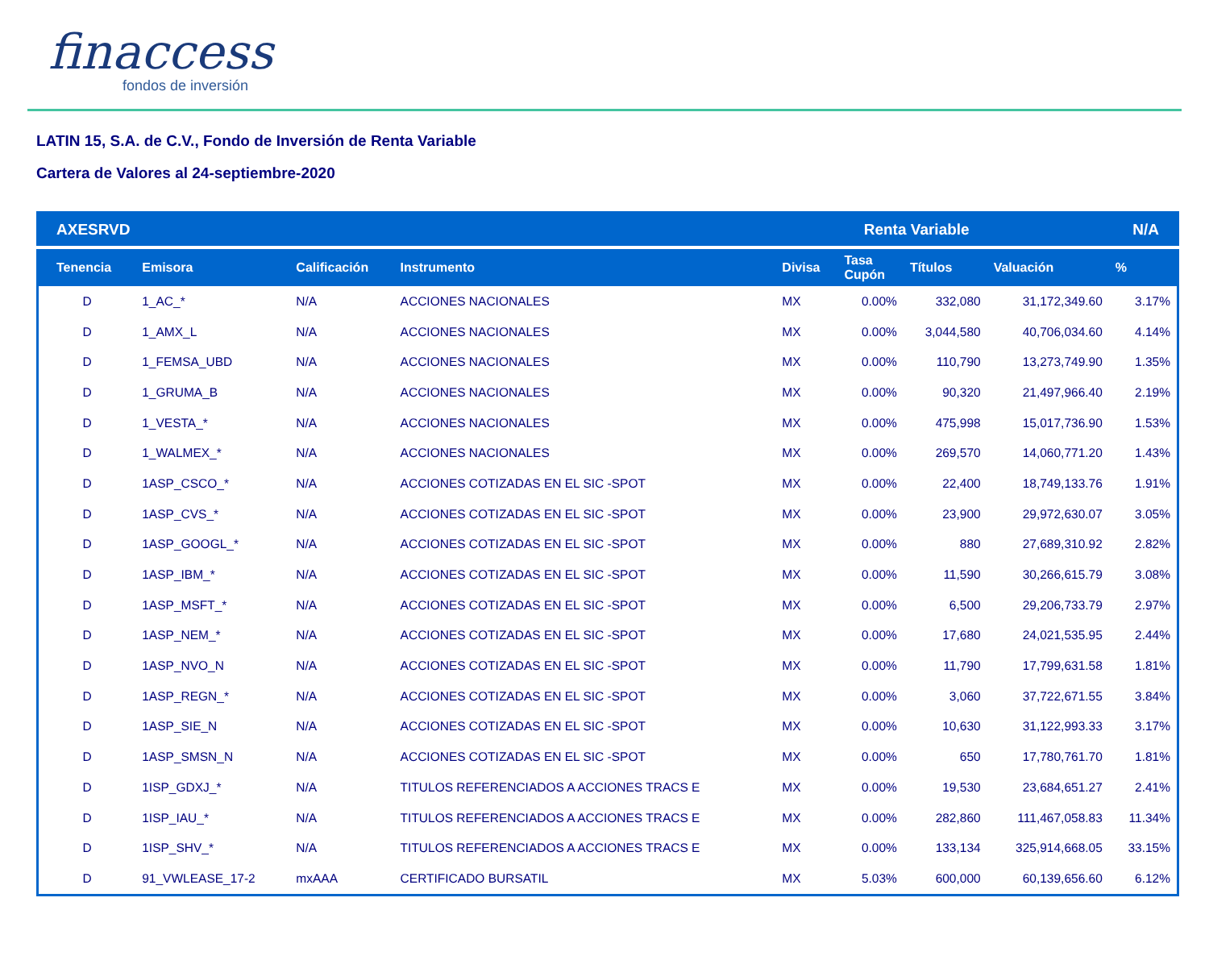finaccess
fondos de inversión
LATIN 15, S.A. de C.V., Fondo de Inversión de Renta Variable
Cartera de Valores al 24-septiembre-2020
| AXESRVD | | | Renta Variable | | | | N/A | |
| Tenencia | Emisora | Calificación | Instrumento | Divisa | Tasa Cupón | Títulos | Valuación | % |
| D | 1_AC_* | N/A | ACCIONES NACIONALES | MX | 0.00% | 332,080 | 31,172,349.60 | 3.17% |
| D | 1_AMX_L | N/A | ACCIONES NACIONALES | MX | 0.00% | 3,044,580 | 40,706,034.60 | 4.14% |
| D | 1_FEMSA_UBD | N/A | ACCIONES NACIONALES | MX | 0.00% | 110,790 | 13,273,749.90 | 1.35% |
| D | 1_GRUMA_B | N/A | ACCIONES NACIONALES | MX | 0.00% | 90,320 | 21,497,966.40 | 2.19% |
| D | 1_VESTA_* | N/A | ACCIONES NACIONALES | MX | 0.00% | 475,998 | 15,017,736.90 | 1.53% |
| D | 1_WALMEX_* | N/A | ACCIONES NACIONALES | MX | 0.00% | 269,570 | 14,060,771.20 | 1.43% |
| D | 1ASP_CSCO_* | N/A | ACCIONES COTIZADAS EN EL SIC -SPOT | MX | 0.00% | 22,400 | 18,749,133.76 | 1.91% |
| D | 1ASP_CVS_* | N/A | ACCIONES COTIZADAS EN EL SIC -SPOT | MX | 0.00% | 23,900 | 29,972,630.07 | 3.05% |
| D | 1ASP_GOOGL_* | N/A | ACCIONES COTIZADAS EN EL SIC -SPOT | MX | 0.00% | 880 | 27,689,310.92 | 2.82% |
| D | 1ASP_IBM_* | N/A | ACCIONES COTIZADAS EN EL SIC -SPOT | MX | 0.00% | 11,590 | 30,266,615.79 | 3.08% |
| D | 1ASP_MSFT_* | N/A | ACCIONES COTIZADAS EN EL SIC -SPOT | MX | 0.00% | 6,500 | 29,206,733.79 | 2.97% |
| D | 1ASP_NEM_* | N/A | ACCIONES COTIZADAS EN EL SIC -SPOT | MX | 0.00% | 17,680 | 24,021,535.95 | 2.44% |
| D | 1ASP_NVO_N | N/A | ACCIONES COTIZADAS EN EL SIC -SPOT | MX | 0.00% | 11,790 | 17,799,631.58 | 1.81% |
| D | 1ASP_REGN_* | N/A | ACCIONES COTIZADAS EN EL SIC -SPOT | MX | 0.00% | 3,060 | 37,722,671.55 | 3.84% |
| D | 1ASP_SIE_N | N/A | ACCIONES COTIZADAS EN EL SIC -SPOT | MX | 0.00% | 10,630 | 31,122,993.33 | 3.17% |
| D | 1ASP_SMSN_N | N/A | ACCIONES COTIZADAS EN EL SIC -SPOT | MX | 0.00% | 650 | 17,780,761.70 | 1.81% |
| D | 1ISP_GDXJ_* | N/A | TITULOS REFERENCIADOS A ACCIONES TRACS E | MX | 0.00% | 19,530 | 23,684,651.27 | 2.41% |
| D | 1ISP_IAU_* | N/A | TITULOS REFERENCIADOS A ACCIONES TRACS E | MX | 0.00% | 282,860 | 111,467,058.83 | 11.34% |
| D | 1ISP_SHV_* | N/A | TITULOS REFERENCIADOS A ACCIONES TRACS E | MX | 0.00% | 133,134 | 325,914,668.05 | 33.15% |
| D | 91_VWLEASE_17-2 | mxAAA | CERTIFICADO BURSATIL | MX | 5.03% | 600,000 | 60,139,656.60 | 6.12% |